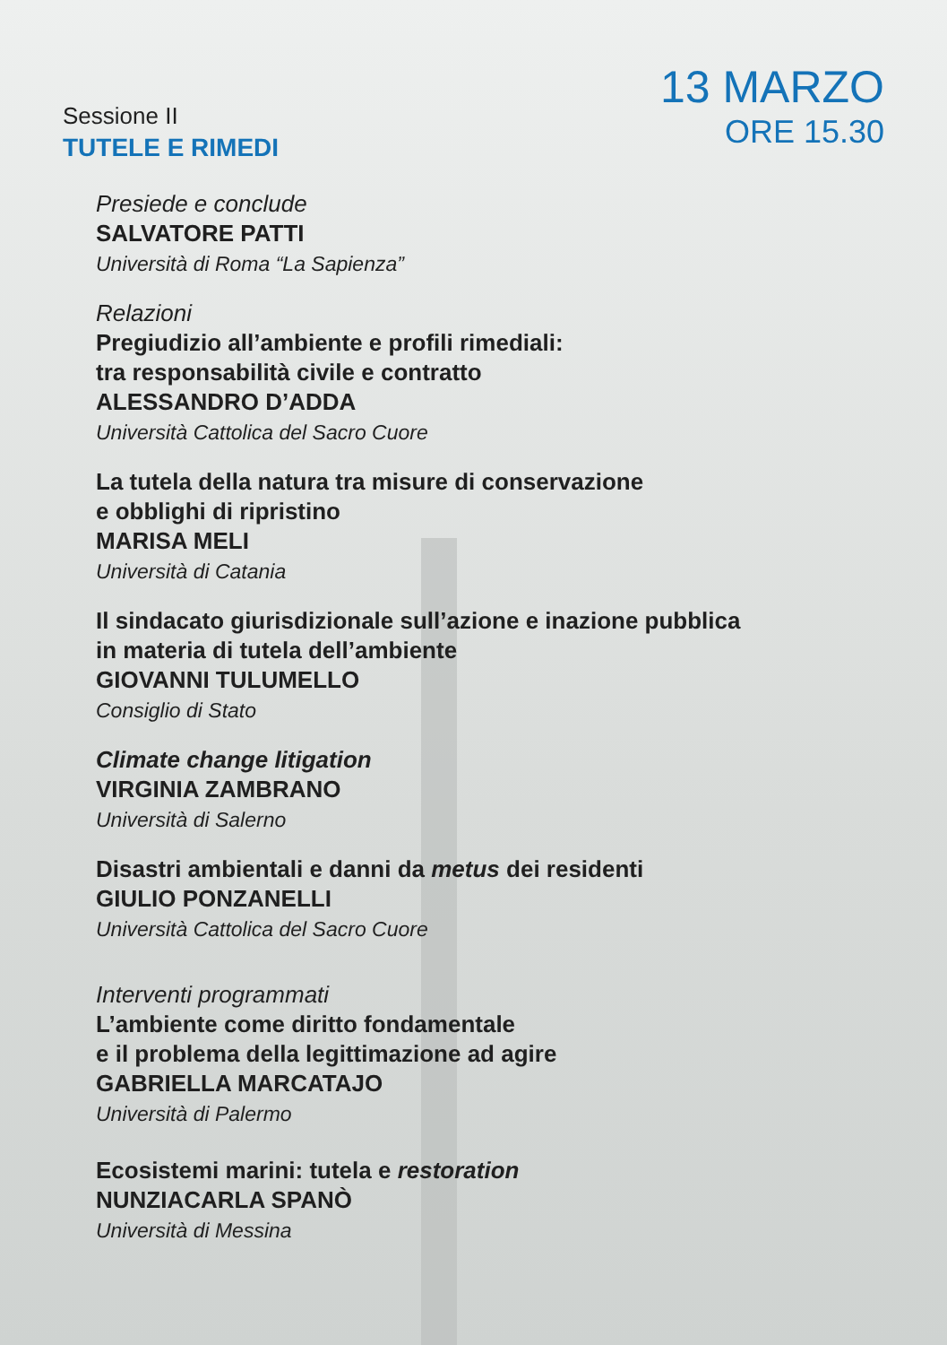Sessione II
TUTELE E RIMEDI
13 MARZO
ORE 15.30
Presiede e conclude
SALVATORE PATTI
Università di Roma “La Sapienza”
Relazioni
Pregiudizio all’ambiente e profili rimediali:
tra responsabilità civile e contratto
ALESSANDRO D’ADDA
Università Cattolica del Sacro Cuore
La tutela della natura tra misure di conservazione
e obblighi di ripristino
MARISA MELI
Università di Catania
Il sindacato giurisdizionale sull’azione e inazione pubblica
in materia di tutela dell’ambiente
GIOVANNI TULUMELLO
Consiglio di Stato
Climate change litigation
VIRGINIA ZAMBRANO
Università di Salerno
Disastri ambientali e danni da metus dei residenti
GIULIO PONZANELLI
Università Cattolica del Sacro Cuore
Interventi programmati
L’ambiente come diritto fondamentale
e il problema della legittimazione ad agire
GABRIELLA MARCATAJO
Università di Palermo
Ecosistemi marini: tutela e restoration
NUNZIACARLA SPANÒ
Università di Messina